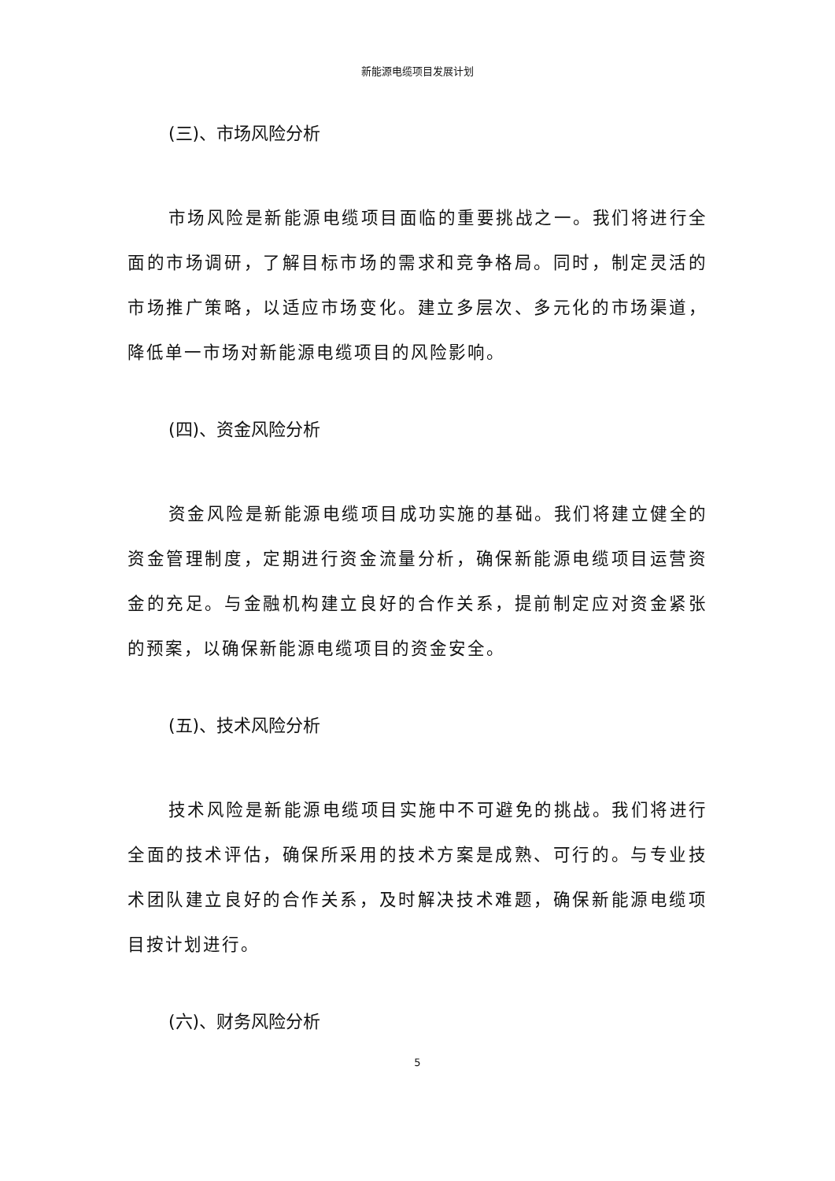新能源电缆项目发展计划
(三)、市场风险分析
市场风险是新能源电缆项目面临的重要挑战之一。我们将进行全面的市场调研，了解目标市场的需求和竞争格局。同时，制定灵活的市场推广策略，以适应市场变化。建立多层次、多元化的市场渠道，降低单一市场对新能源电缆项目的风险影响。
(四)、资金风险分析
资金风险是新能源电缆项目成功实施的基础。我们将建立健全的资金管理制度，定期进行资金流量分析，确保新能源电缆项目运营资金的充足。与金融机构建立良好的合作关系，提前制定应对资金紧张的预案，以确保新能源电缆项目的资金安全。
(五)、技术风险分析
技术风险是新能源电缆项目实施中不可避免的挑战。我们将进行全面的技术评估，确保所采用的技术方案是成熟、可行的。与专业技术团队建立良好的合作关系，及时解决技术难题，确保新能源电缆项目按计划进行。
(六)、财务风险分析
5